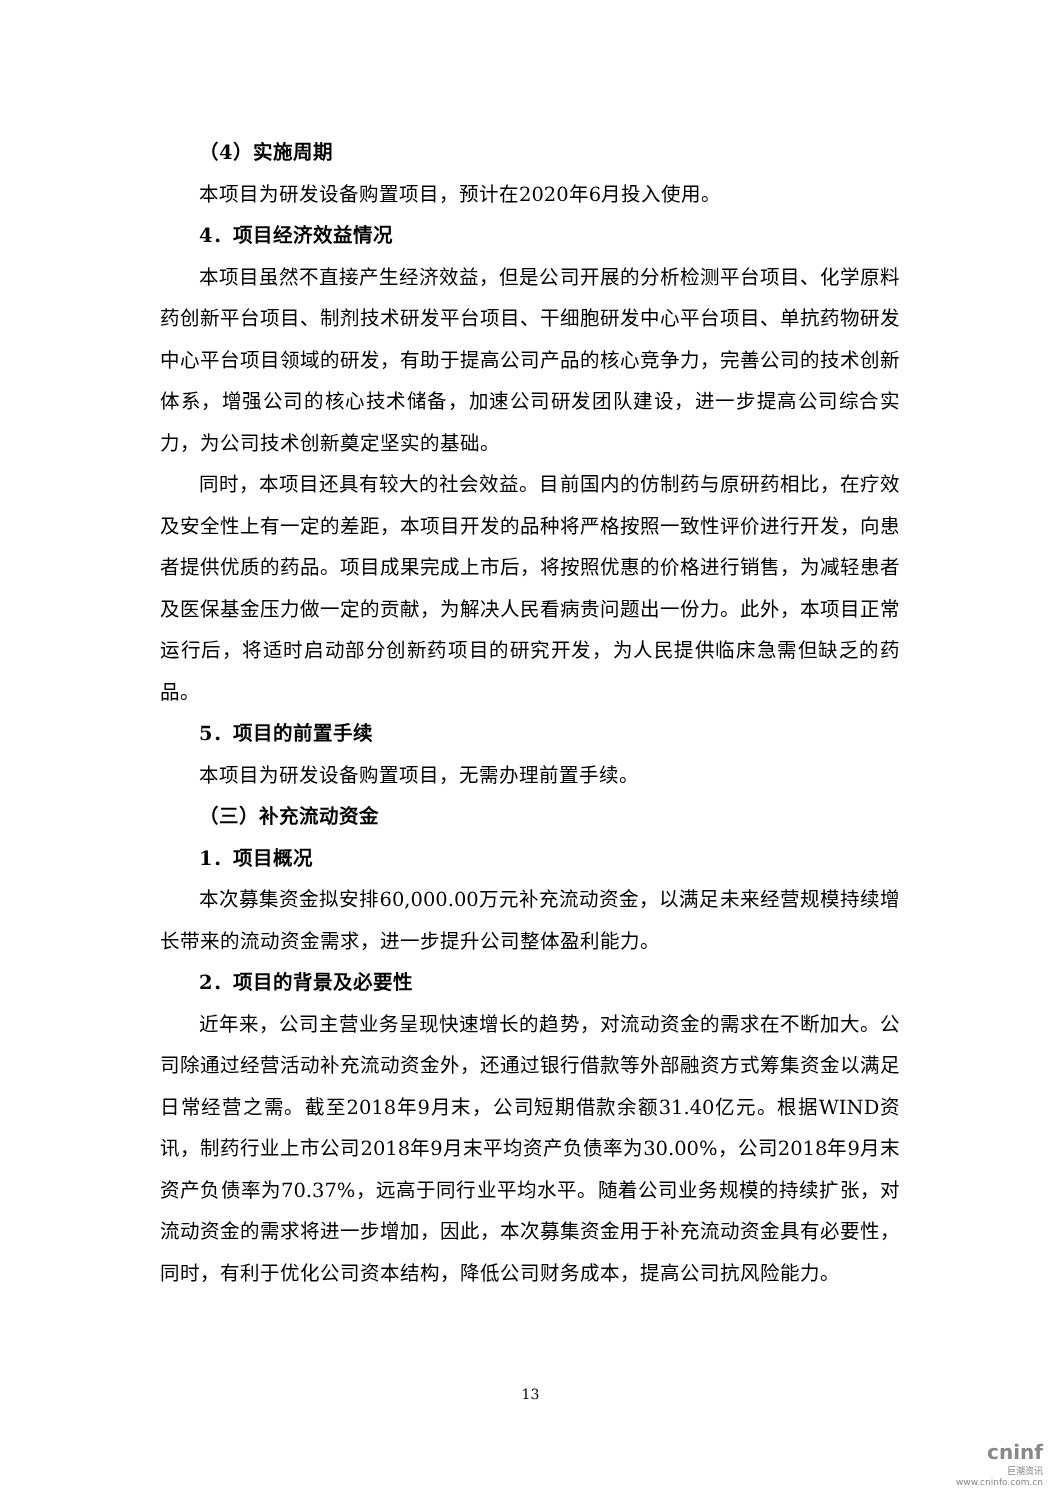（4）实施周期
本项目为研发设备购置项目，预计在2020年6月投入使用。
4．项目经济效益情况
本项目虽然不直接产生经济效益，但是公司开展的分析检测平台项目、化学原料药创新平台项目、制剂技术研发平台项目、干细胞研发中心平台项目、单抗药物研发中心平台项目领域的研发，有助于提高公司产品的核心竞争力，完善公司的技术创新体系，增强公司的核心技术储备，加速公司研发团队建设，进一步提高公司综合实力，为公司技术创新奠定坚实的基础。
同时，本项目还具有较大的社会效益。目前国内的仿制药与原研药相比，在疗效及安全性上有一定的差距，本项目开发的品种将严格按照一致性评价进行开发，向患者提供优质的药品。项目成果完成上市后，将按照优惠的价格进行销售，为减轻患者及医保基金压力做一定的贡献，为解决人民看病贵问题出一份力。此外，本项目正常运行后，将适时启动部分创新药项目的研究开发，为人民提供临床急需但缺乏的药品。
5．项目的前置手续
本项目为研发设备购置项目，无需办理前置手续。
（三）补充流动资金
1．项目概况
本次募集资金拟安排60,000.00万元补充流动资金，以满足未来经营规模持续增长带来的流动资金需求，进一步提升公司整体盈利能力。
2．项目的背景及必要性
近年来，公司主营业务呈现快速增长的趋势，对流动资金的需求在不断加大。公司除通过经营活动补充流动资金外，还通过银行借款等外部融资方式筹集资金以满足日常经营之需。截至2018年9月末，公司短期借款余额31.40亿元。根据WIND资讯，制药行业上市公司2018年9月末平均资产负债率为30.00%，公司2018年9月末资产负债率为70.37%，远高于同行业平均水平。随着公司业务规模的持续扩张，对流动资金的需求将进一步增加，因此，本次募集资金用于补充流动资金具有必要性，同时，有利于优化公司资本结构，降低公司财务成本，提高公司抗风险能力。
13
cninf
巨潮资讯
www.cninfo.com.cn